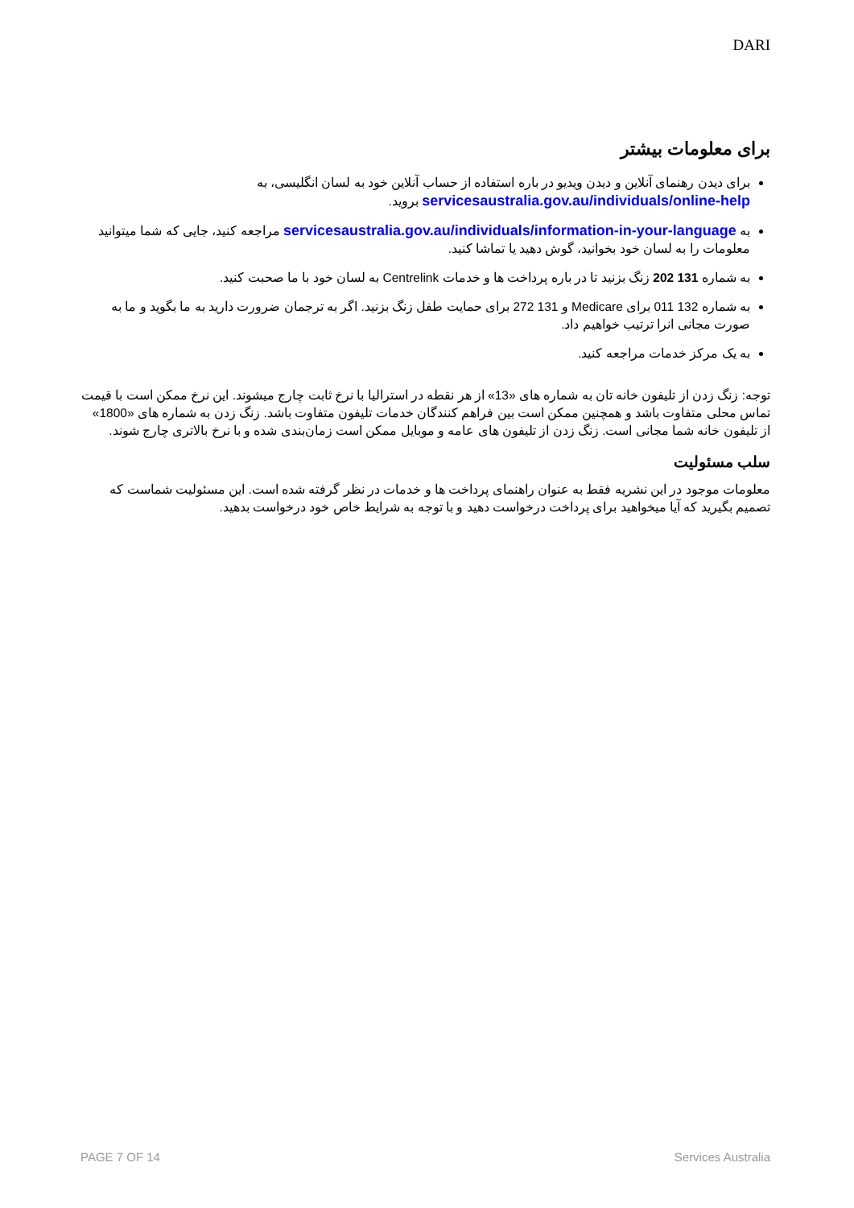DARI
برای معلومات بیشتر
برای دیدن رهنمای آنلاین و دیدن ویدیو در باره استفاده از حساب آنلاین خود به لسان انگلیسی، به servicesaustralia.gov.au/individuals/online-help بروید.
به servicesaustralia.gov.au/individuals/information-in-your-language مراجعه کنید، جایی که شما میتوانید معلومات را به لسان خود بخوانید، گوش دهید یا تماشا کنید.
به شماره 131 202 زنگ بزنید تا در باره پرداخت ها و خدمات Centrelink به لسان خود با ما صحبت کنید.
به شماره 132 011 برای Medicare و 131 272 برای حمایت طفل زنگ بزنید. اگر به ترجمان ضرورت دارید به ما بگوید و ما به صورت مجانی انرا ترتیب خواهیم داد.
به یک مرکز خدمات مراجعه کنید.
توجه: زنگ زدن از تلیفون خانه تان به شماره های «13» از هر نقطه در استرالیا با نرخ ثابت چارج میشوند. این نرخ ممکن است با قیمت تماس محلی متفاوت باشد و همچنین ممکن است بین فراهم کنندگان خدمات تلیفون متفاوت باشد. زنگ زدن به شماره های «1800» از تلیفون خانه شما مجانی است. زنگ زدن از تلیفون های عامه و موبایل ممکن است زمان‌بندی شده و با نرخ بالاتری چارج شوند.
سلب مسئولیت
معلومات موجود در این نشریه فقط به عنوان راهنمای پرداخت ها و خدمات در نظر گرفته شده است. این مسئولیت شماست که تصمیم بگیرید که آیا میخواهید برای پرداخت درخواست دهید و با توجه به شرایط خاص خود درخواست بدهید.
PAGE 7 OF 14 Services Australia